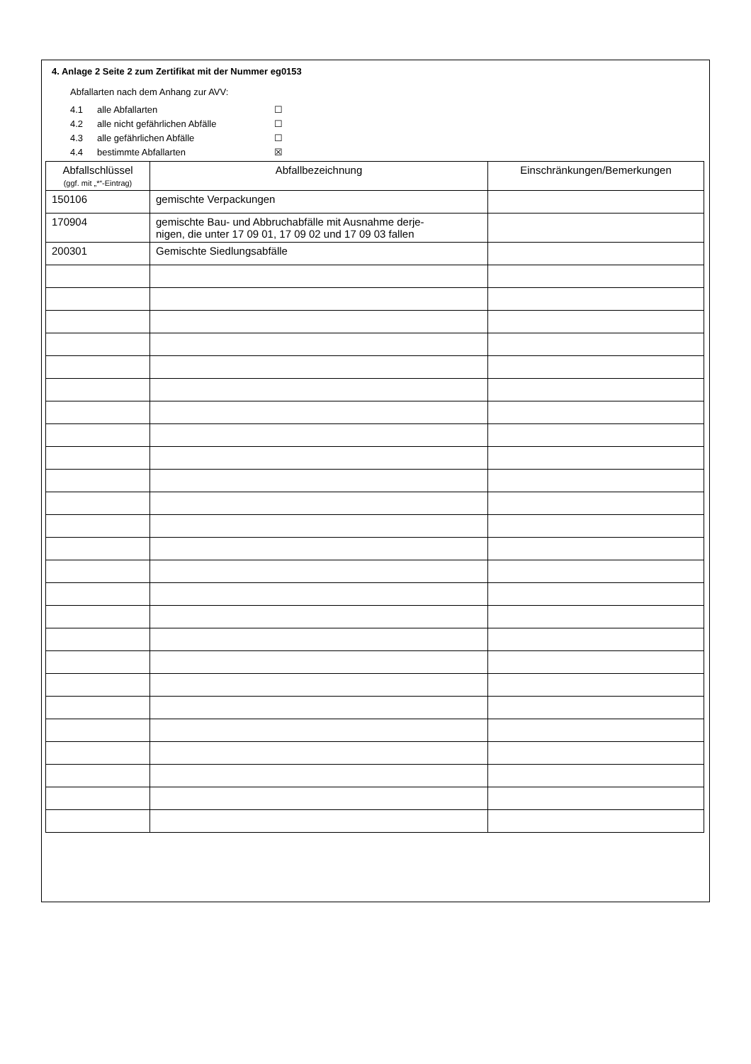4. Anlage 2 Seite 2 zum Zertifikat mit der Nummer eg0153
Abfallarten nach dem Anhang zur AVV:
4.1 alle Abfallarten ☐
4.2 alle nicht gefährlichen Abfälle ☐
4.3 alle gefährlichen Abfälle ☐
4.4 bestimmte Abfallarten ☒
| Abfallschlüssel (ggf. mit „*“-Eintrag) | Abfallbezeichnung | Einschränkungen/Bemerkungen |
| --- | --- | --- |
| 150106 | gemischte Verpackungen | |
| 170904 | gemischte Bau- und Abbruchabfälle mit Ausnahme derje- nigen, die unter 17 09 01, 17 09 02 und 17 09 03 fallen | |
| 200301 | Gemischte Siedlungsabfälle | |